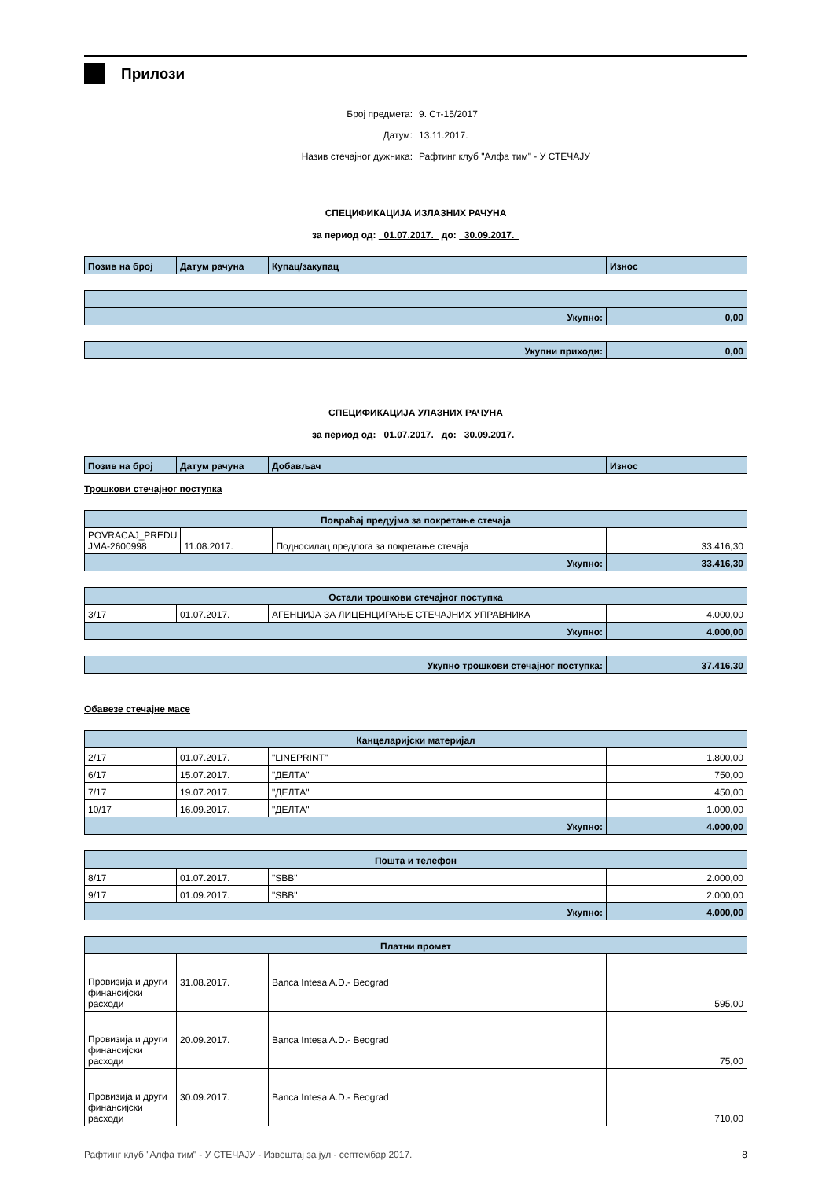Прилози
Број предмета: 9. Ст-15/2017
Датум: 13.11.2017.
Назив стечајног дужника: Рафтинг клуб "Алфа тим" - У СТЕЧАЈУ
СПЕЦИФИКАЦИЈА ИЗЛАЗНИХ РАЧУНА
за период од: 01.07.2017. до: 30.09.2017.
| Позив на број | Датум рачуна | Купац/закупац | Износ |
| Укупно: | 0,00 |
| Укупни приходи: | 0,00 |
СПЕЦИФИКАЦИЈА УЛАЗНИХ РАЧУНА
за период од: 01.07.2017. до: 30.09.2017.
| Позив на број | Датум рачуна | Добављач | Износ |
Трошкови стечајног поступка
| Повраћај предујма за покретање стечаја | | | |
| POVRACAJ_PREDU JMA-2600998 | 11.08.2017. | Подносилац предлога за покретање стечаја | 33.416,30 |
| Укупно: | | | 33.416,30 |
| Остали трошкови стечајног поступка | | | |
| 3/17 | 01.07.2017. | АГЕНЦИЈА ЗА ЛИЦЕНЦИРАЊЕ СТЕЧАЈНИХ УПРАВНИКА | 4.000,00 |
| Укупно: | | | 4.000,00 |
| Укупно трошкови стечајног поступка: | 37.416,30 |
Обавезе стечајне масе
| Канцеларијски материјал | | | |
| 2/17 | 01.07.2017. | "LINEPRINT" | 1.800,00 |
| 6/17 | 15.07.2017. | "ДЕЛТА" | 750,00 |
| 7/17 | 19.07.2017. | "ДЕЛТА" | 450,00 |
| 10/17 | 16.09.2017. | "ДЕЛТА" | 1.000,00 |
| Укупно: | | | 4.000,00 |
| Пошта и телефон | | | |
| 8/17 | 01.07.2017. | "SBB" | 2.000,00 |
| 9/17 | 01.09.2017. | "SBB" | 2.000,00 |
| Укупно: | | | 4.000,00 |
| Платни промет | | | |
| Провизија и други финансијски расходи | 31.08.2017. | Banca Intesa A.D.- Beograd | 595,00 |
| Провизија и други финансијски расходи | 20.09.2017. | Banca Intesa A.D.- Beograd | 75,00 |
| Провизија и други финансијски расходи | 30.09.2017. | Banca Intesa A.D.- Beograd | 710,00 |
Рафтинг клуб "Алфа тим" - У СТЕЧАЈУ - Извештај за јул - септембар 2017. 8